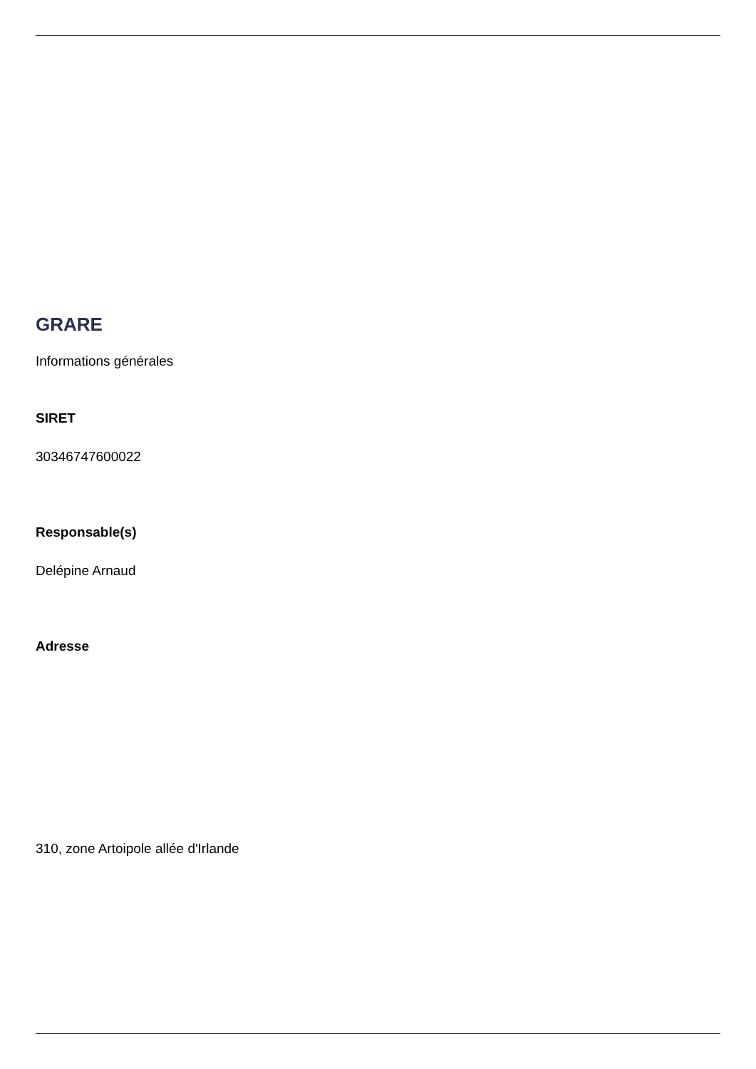GRARE
Informations générales
SIRET
30346747600022
Responsable(s)
Delépine Arnaud
Adresse
310, zone Artoipole allée d'Irlande